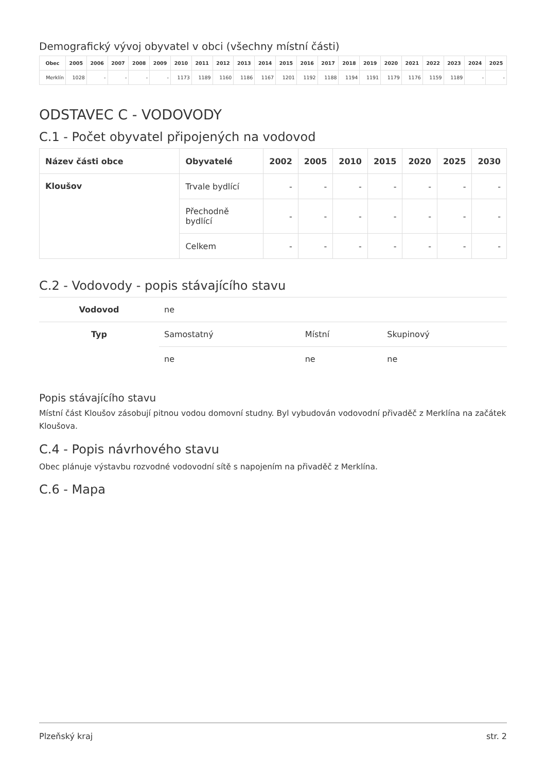Demografický vývoj obyvatel v obci (všechny místní části)
| Obec | 2005 | 2006 | 2007 | 2008 | 2009 | 2010 | 2011 | 2012 | 2013 | 2014 | 2015 | 2016 | 2017 | 2018 | 2019 | 2020 | 2021 | 2022 | 2023 | 2024 | 2025 |
| --- | --- | --- | --- | --- | --- | --- | --- | --- | --- | --- | --- | --- | --- | --- | --- | --- | --- | --- | --- | --- | --- |
| Merklín | 1028 | - | - | - | - | 1173 | 1189 | 1160 | 1186 | 1167 | 1201 | 1192 | 1188 | 1194 | 1191 | 1179 | 1176 | 1159 | 1189 | - | - |
ODSTAVEC C - VODOVODY
C.1 - Počet obyvatel připojených na vodovod
| Název části obce | Obyvatelé | 2002 | 2005 | 2010 | 2015 | 2020 | 2025 | 2030 |
| --- | --- | --- | --- | --- | --- | --- | --- | --- |
| Kloušov | Trvale bydlící | - | - | - | - | - | - | - |
| | Přechodně bydlící | - | - | - | - | - | - | - |
| | Celkem | - | - | - | - | - | - | - |
C.2 - Vodovody - popis stávajícího stavu
| Vodovod | ne | | |
| Typ | Samostatný | Místní | Skupinový |
| | ne | ne | ne |
Popis stávajícího stavu
Místní část Kloušov zásobují pitnou vodou domovní studny. Byl vybudován vodovodní přivaděč z Merklína na začátek Kloušova.
C.4 - Popis návrhového stavu
Obec plánuje výstavbu rozvodné vodovodní sítě s napojením na přivaděč z Merklína.
C.6 - Mapa
Plzeňský kraj str. 2